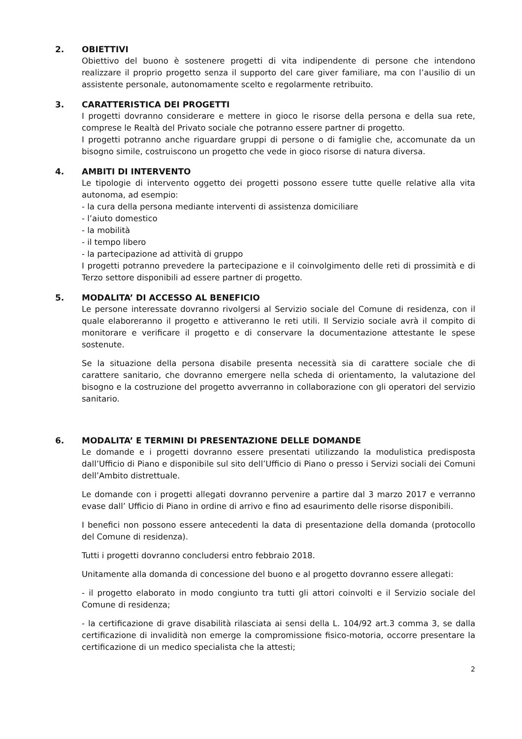2. OBIETTIVI
Obiettivo del buono è sostenere progetti di vita indipendente di persone che intendono realizzare il proprio progetto senza il supporto del care giver familiare, ma con l’ausilio di un assistente personale, autonomamente scelto e regolarmente retribuito.
3. CARATTERISTICA DEI PROGETTI
I progetti dovranno considerare e mettere in gioco le risorse della persona e della sua rete, comprese le Realtà del Privato sociale che potranno essere partner di progetto.
I progetti potranno anche riguardare gruppi di persone o di famiglie che, accomunate da un bisogno simile, costruiscono un progetto che vede in gioco risorse di natura diversa.
4. AMBITI DI INTERVENTO
Le tipologie di intervento oggetto dei progetti possono essere tutte quelle relative alla vita autonoma, ad esempio:
- la cura della persona mediante interventi di assistenza domiciliare
- l’aiuto domestico
- la mobilità
- il tempo libero
- la partecipazione ad attività di gruppo
I progetti potranno prevedere la partecipazione e il coinvolgimento delle reti di prossimità e di Terzo settore disponibili ad essere partner di progetto.
5. MODALITA’ DI ACCESSO AL BENEFICIO
Le persone interessate dovranno rivolgersi al Servizio sociale del Comune di residenza, con il quale elaboreranno il progetto e attiveranno le reti utili. Il Servizio sociale avrà il compito di monitorare e verificare il progetto e di conservare la documentazione attestante le spese sostenute.
Se la situazione della persona disabile presenta necessità sia di carattere sociale che di carattere sanitario, che dovranno emergere nella scheda di orientamento, la valutazione del bisogno e la costruzione del progetto avverranno in collaborazione con gli operatori del servizio sanitario.
6. MODALITA’ E TERMINI DI PRESENTAZIONE DELLE DOMANDE
Le domande e i progetti dovranno essere presentati utilizzando la modulistica predisposta dall’Ufficio di Piano e disponibile sul sito dell’Ufficio di Piano o presso i Servizi sociali dei Comuni dell’Ambito distrettuale.
Le domande con i progetti allegati dovranno pervenire a partire dal 3 marzo 2017 e verranno evase dall’ Ufficio di Piano in ordine di arrivo e fino ad esaurimento delle risorse disponibili.
I benefici non possono essere antecedenti la data di presentazione della domanda (protocollo del Comune di residenza).
Tutti i progetti dovranno concludersi entro febbraio 2018.
Unitamente alla domanda di concessione del buono e al progetto dovranno essere allegati:
- il progetto elaborato in modo congiunto tra tutti gli attori coinvolti e il Servizio sociale del Comune di residenza;
- la certificazione di grave disabilità rilasciata ai sensi della L. 104/92 art.3 comma 3, se dalla certificazione di invalidità non emerge la compromissione fisico-motoria, occorre presentare la certificazione di un medico specialista che la attesti;
2